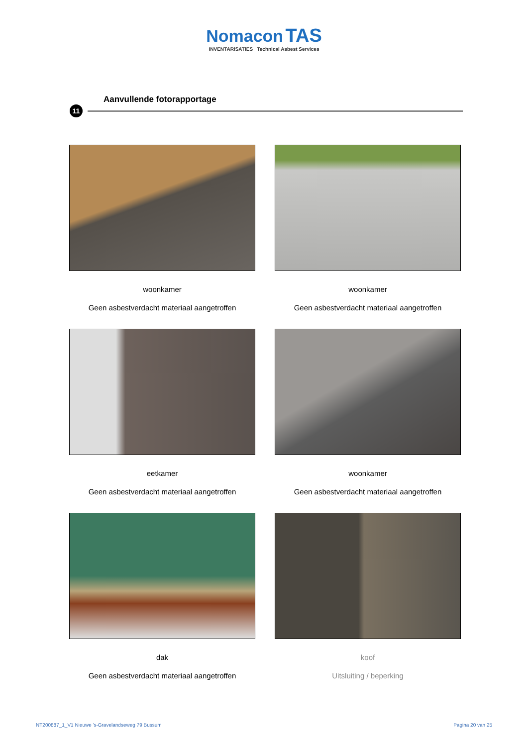Nomacon TAS
INVENTARISATIES Technical Asbest Services
Aanvullende fotorapportage
11
woonkamer
Geen asbestverdacht materiaal aangetroffen
woonkamer
Geen asbestverdacht materiaal aangetroffen
eetkamer
Geen asbestverdacht materiaal aangetroffen
woonkamer
Geen asbestverdacht materiaal aangetroffen
dak
Geen asbestverdacht materiaal aangetroffen
koof
Uitsluiting / beperking
NT200887_1_V1 Nieuwe 's-Gravelandseweg 79 Bussum Pagina 20 van 25